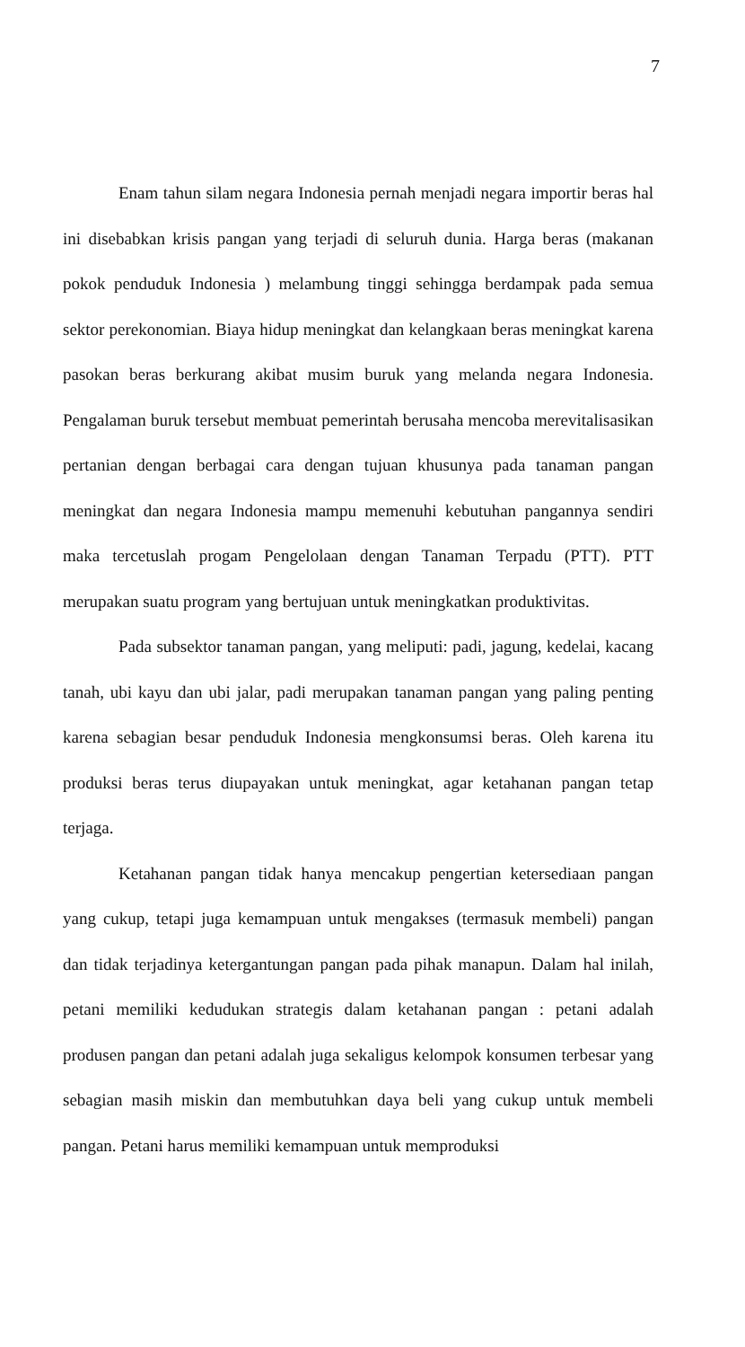7
Enam tahun silam negara Indonesia pernah menjadi negara importir beras hal ini disebabkan krisis pangan yang terjadi di seluruh dunia. Harga beras (makanan pokok penduduk Indonesia ) melambung tinggi sehingga berdampak pada semua sektor perekonomian. Biaya hidup meningkat dan kelangkaan beras meningkat karena pasokan beras berkurang akibat musim buruk yang melanda negara Indonesia. Pengalaman buruk tersebut membuat pemerintah berusaha mencoba merevitalisasikan pertanian dengan berbagai cara dengan tujuan khusunya pada tanaman pangan meningkat dan negara Indonesia mampu memenuhi kebutuhan pangannya sendiri maka tercetuslah progam Pengelolaan dengan Tanaman Terpadu (PTT). PTT merupakan suatu program yang bertujuan untuk meningkatkan produktivitas.
Pada subsektor tanaman pangan, yang meliputi: padi, jagung, kedelai, kacang tanah, ubi kayu dan ubi jalar, padi merupakan tanaman pangan yang paling penting karena sebagian besar penduduk Indonesia mengkonsumsi beras. Oleh karena itu produksi beras terus diupayakan untuk meningkat, agar ketahanan pangan tetap terjaga.
Ketahanan pangan tidak hanya mencakup pengertian ketersediaan pangan yang cukup, tetapi juga kemampuan untuk mengakses (termasuk membeli) pangan dan tidak terjadinya ketergantungan pangan pada pihak manapun. Dalam hal inilah, petani memiliki kedudukan strategis dalam ketahanan pangan : petani adalah produsen pangan dan petani adalah juga sekaligus kelompok konsumen terbesar yang sebagian masih miskin dan membutuhkan daya beli yang cukup untuk membeli pangan. Petani harus memiliki kemampuan untuk memproduksi